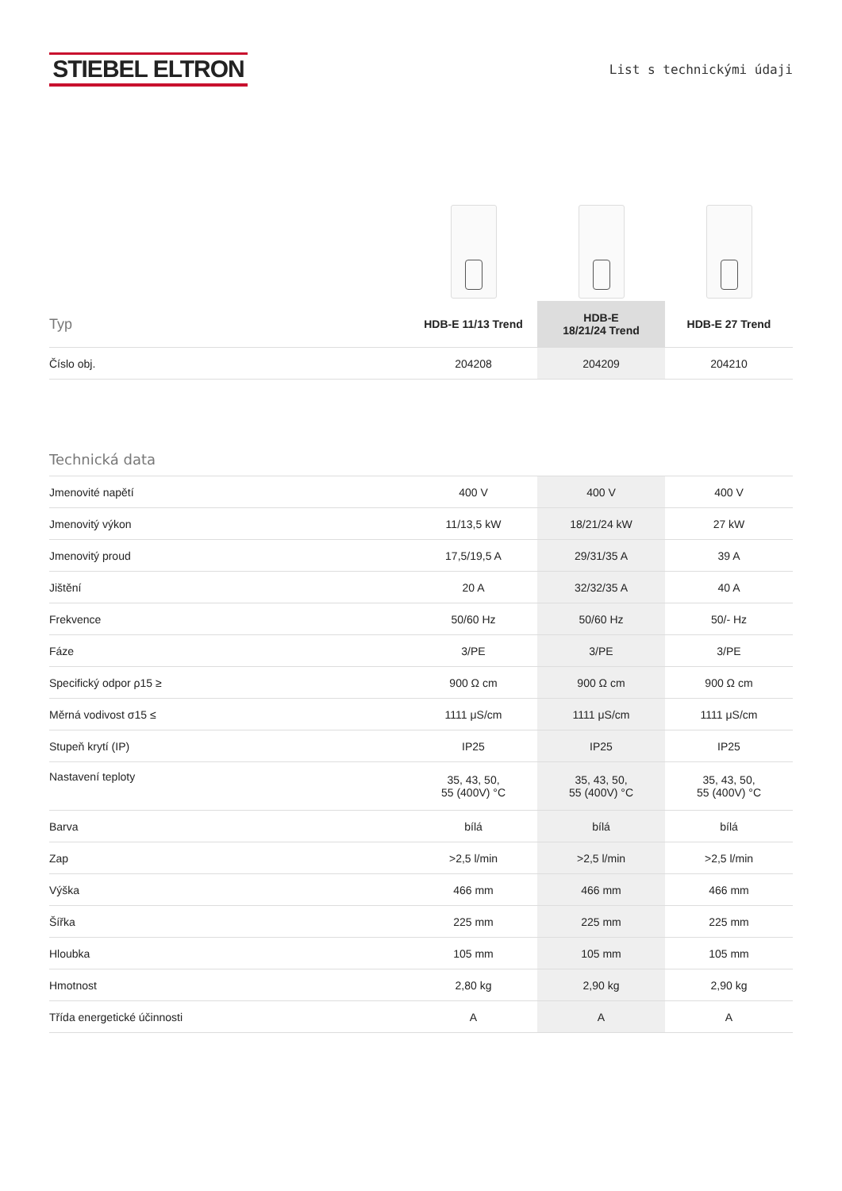STIEBEL ELTRON
List s technickými údaji
| Typ | HDB-E 11/13 Trend | HDB-E 18/21/24 Trend | HDB-E 27 Trend |
| --- | --- | --- | --- |
| Číslo obj. | 204208 | 204209 | 204210 |
Technická data
| Jmenovité napětí | 400 V | 400 V | 400 V |
| Jmenovitý výkon | 11/13,5 kW | 18/21/24 kW | 27 kW |
| Jmenovitý proud | 17,5/19,5 A | 29/31/35 A | 39 A |
| Jištění | 20 A | 32/32/35 A | 40 A |
| Frekvence | 50/60 Hz | 50/60 Hz | 50/- Hz |
| Fáze | 3/PE | 3/PE | 3/PE |
| Specifický odpor ρ15 ≥ | 900 Ω cm | 900 Ω cm | 900 Ω cm |
| Měrná vodivost σ15 ≤ | 1111 μS/cm | 1111 μS/cm | 1111 μS/cm |
| Stupeň krytí (IP) | IP25 | IP25 | IP25 |
| Nastavení teploty | 35, 43, 50, 55 (400V) °C | 35, 43, 50, 55 (400V) °C | 35, 43, 50, 55 (400V) °C |
| Barva | bílá | bílá | bílá |
| Zap | >2,5 l/min | >2,5 l/min | >2,5 l/min |
| Výška | 466 mm | 466 mm | 466 mm |
| Šířka | 225 mm | 225 mm | 225 mm |
| Hloubka | 105 mm | 105 mm | 105 mm |
| Hmotnost | 2,80 kg | 2,90 kg | 2,90 kg |
| Třída energetické účinnosti | A | A | A |